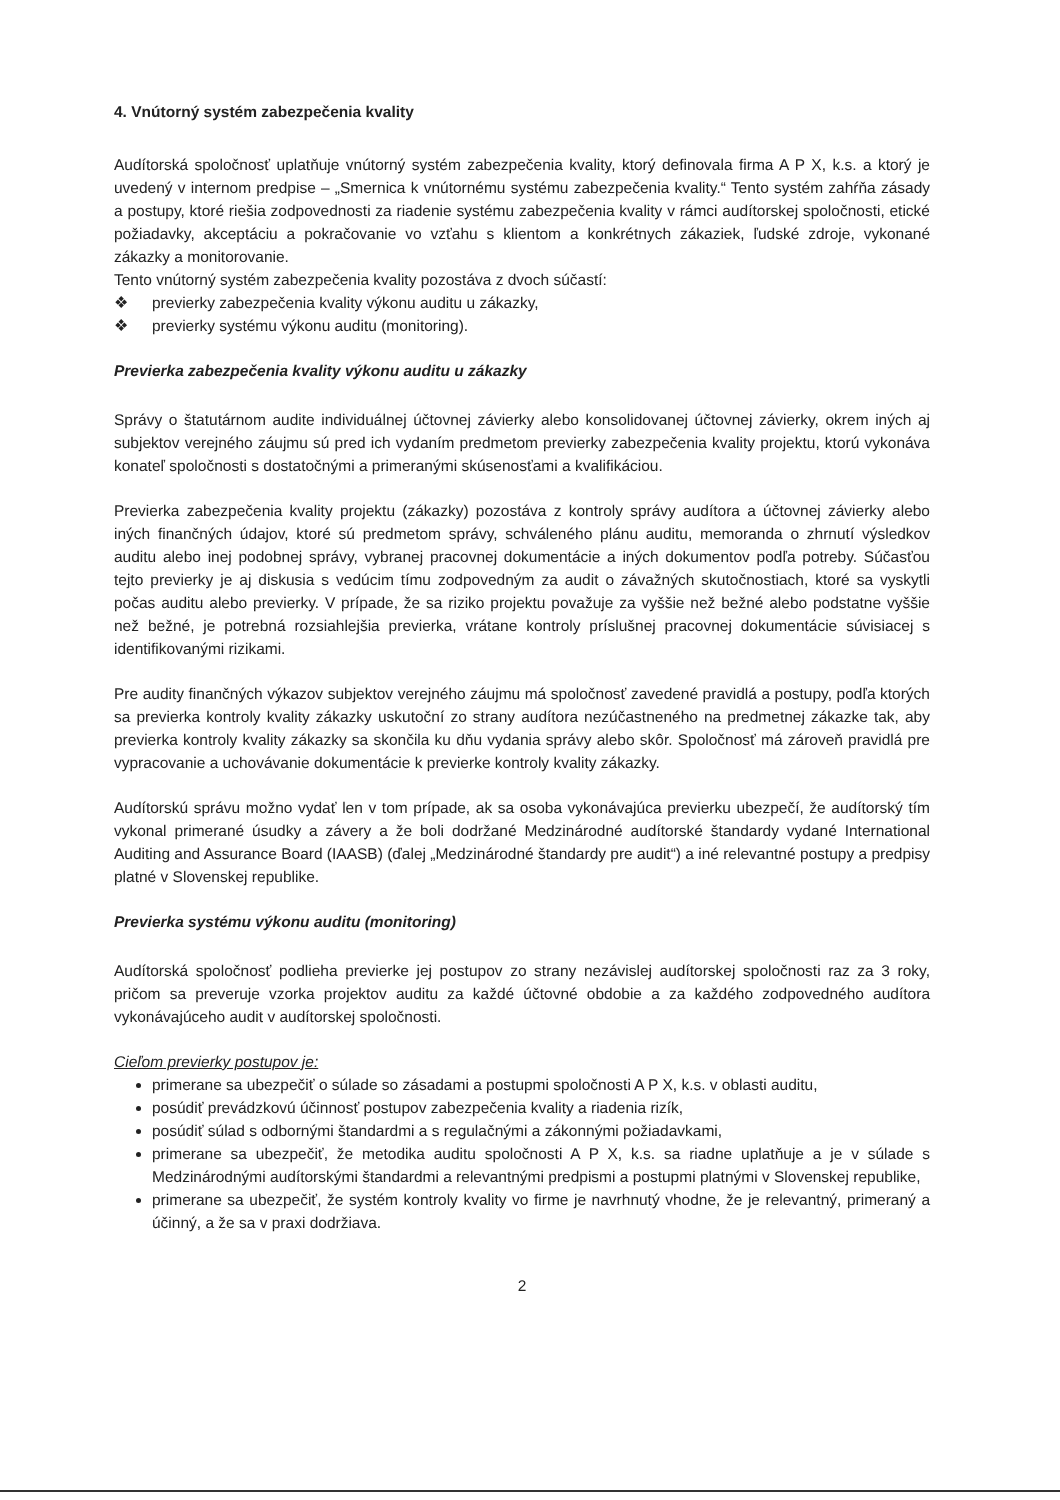4. Vnútorný systém zabezpečenia kvality
Audítorská spoločnosť uplatňuje vnútorný systém zabezpečenia kvality, ktorý definovala firma A P X, k.s. a ktorý je uvedený v internom predpise – „Smernica k vnútornému systému zabezpečenia kvality.“ Tento systém zahŕňa zásady a postupy, ktoré riešia zodpovednosti za riadenie systému zabezpečenia kvality v rámci audítorskej spoločnosti, etické požiadavky, akceptáciu a pokračovanie vo vzťahu s klientom a konkrétnych zákaziek, ľudské zdroje, vykonané zákazky a monitorovanie.
Tento vnútorný systém zabezpečenia kvality pozostáva z dvoch súčastí:
❖ previerky zabezpečenia kvality výkonu auditu u zákazky,
❖ previerky systému výkonu auditu (monitoring).
Previerka zabezpečenia kvality výkonu auditu u zákazky
Správy o štatutárnom audite individuálnej účtovnej závierky alebo konsolidovanej účtovnej závierky, okrem iných aj subjektov verejného záujmu sú pred ich vydaním predmetom previerky zabezpečenia kvality projektu, ktorú vykonáva konateľ spoločnosti s dostatočnými a primeranými skúsenosťami a kvalifikáciou.
Previerka zabezpečenia kvality projektu (zákazky) pozostáva z kontroly správy audítora a účtovnej závierky alebo iných finančných údajov, ktoré sú predmetom správy, schváleného plánu auditu, memoranda o zhrnutí výsledkov auditu alebo inej podobnej správy, vybranej pracovnej dokumentácie a iných dokumentov podľa potreby. Súčasťou tejto previerky je aj diskusia s vedúcim tímu zodpovedným za audit o závažných skutočnostiach, ktoré sa vyskytli počas auditu alebo previerky. V prípade, že sa riziko projektu považuje za vyššie než bežné alebo podstatne vyššie než bežné, je potrebná rozsiahlejšia previerka, vrátane kontroly príslušnej pracovnej dokumentácie súvisiacej s identifikovanými rizikami.
Pre audity finančných výkazov subjektov verejného záujmu má spoločnosť zavedené pravidlá a postupy, podľa ktorých sa previerka kontroly kvality zákazky uskutoční zo strany audítora nezúčastneného na predmetnej zákazke tak, aby previerka kontroly kvality zákazky sa skončila ku dňu vydania správy alebo skôr. Spoločnosť má zároveň pravidlá pre vypracovanie a uchovávanie dokumentácie k previerke kontroly kvality zákazky.
Audítorskú správu možno vydať len v tom prípade, ak sa osoba vykonávajúca previerku ubezpečí, že audítorský tím vykonal primerané úsudky a závery a že boli dodržané Medzinárodné audítorské štandardy vydané International Auditing and Assurance Board (IAASB) (ďalej „Medzinárodné štandardy pre audit“) a iné relevantné postupy a predpisy platné v Slovenskej republike.
Previerka systému výkonu auditu (monitoring)
Audítorská spoločnosť podlieha previerke jej postupov zo strany nezávislej audítorskej spoločnosti raz za 3 roky, pričom sa preveruje vzorka projektov auditu za každé účtovné obdobie a za každého zodpovedného audítora vykonávajúceho audit v audítorskej spoločnosti.
Cieľom previerky postupov je:
primerane sa ubezpečiť o súlade so zásadami a postupmi spoločnosti A P X, k.s. v oblasti auditu,
posúdiť prevádzkovú účinnosť postupov zabezpečenia kvality a riadenia rizík,
posúdiť súlad s odbornými štandardmi a s regulačnými a zákonnými požiadavkami,
primerane sa ubezpečiť, že metodika auditu spoločnosti A P X, k.s. sa riadne uplatňuje a je v súlade s Medzinárodnými audítorskými štandardmi a relevantnými predpismi a postupmi platnými v Slovenskej republike,
primerane sa ubezpečiť, že systém kontroly kvality vo firme je navrhnutý vhodne, že je relevantný, primeraný a účinný, a že sa v praxi dodržiava.
2